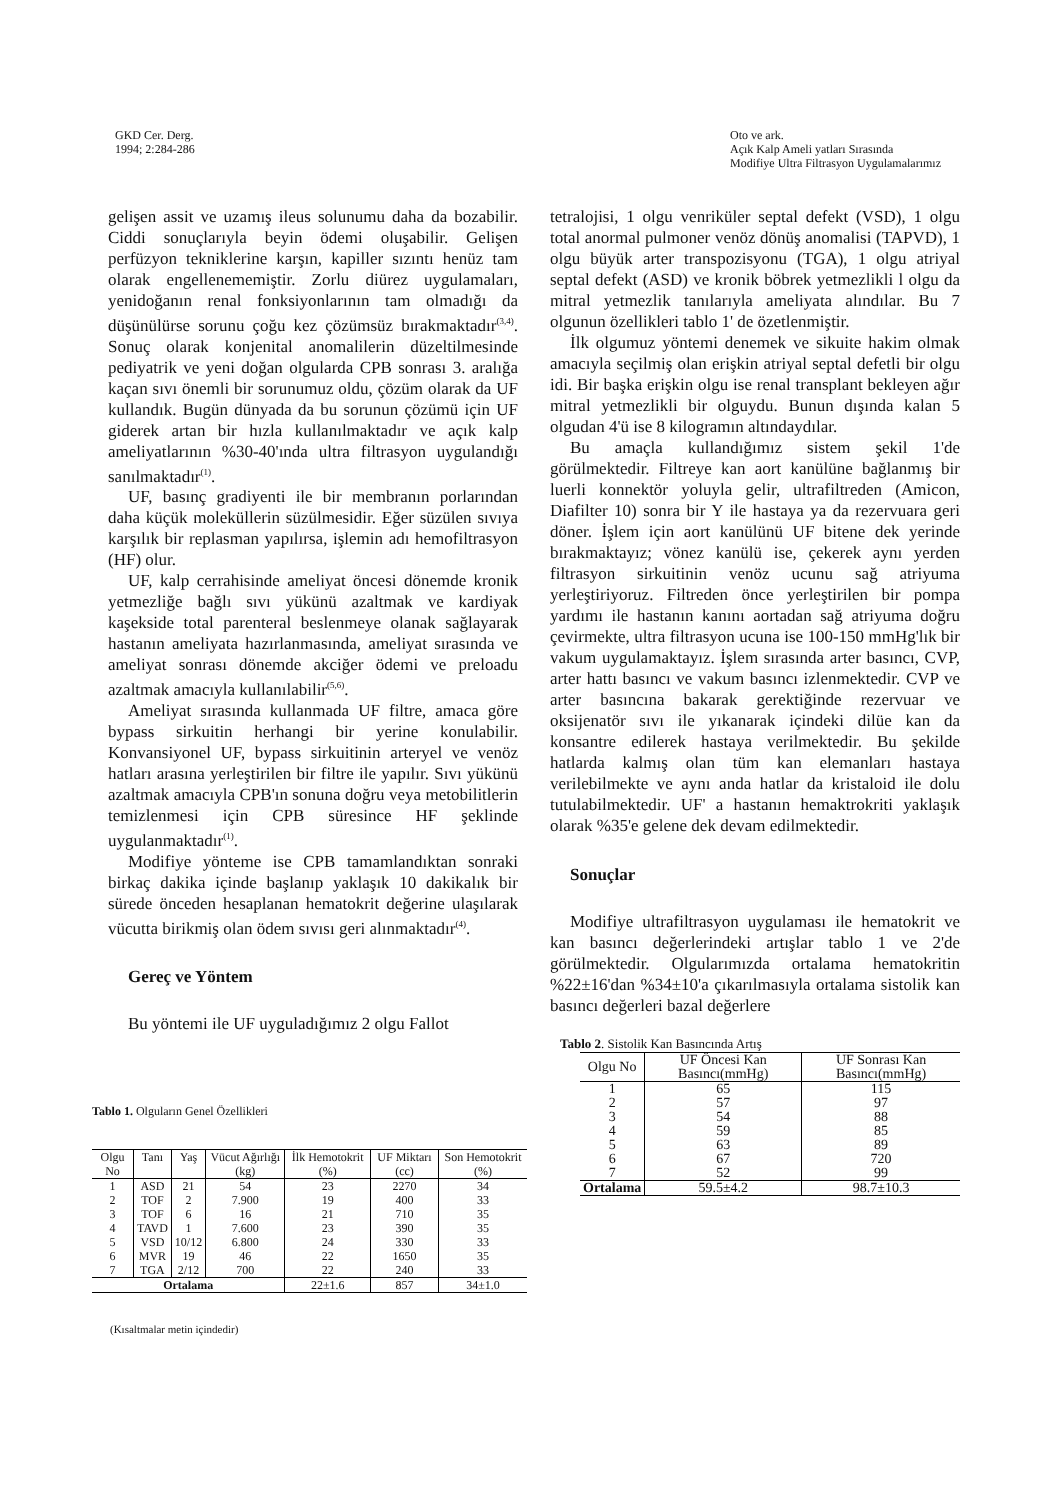GKD Cer. Derg.
1994; 2:284-286
Oto ve ark.
Açık Kalp Ameli yatları Sırasında
Modifiye Ultra Filtrasyon Uygulamalarımız
gelişen assit ve uzamış ileus solunumu daha da bozabilir. Ciddi sonuçlarıyla beyin ödemi oluşabilir. Gelişen perfüzyon tekniklerine karşın, kapiller sızıntı henüz tam olarak engellenememiştir. Zorlu diürez uygulamaları, yenidoğanın renal fonksiyonlarının tam olmadığı da düşünülürse sorunu çoğu kez çözümsüz bırakmaktadır<sup>(3,4)</sup>. Sonuç olarak konjenital anomalilerin düzeltilmesinde pediyatrik ve yeni doğan olgularda CPB sonrası 3. aralığa kaçan sıvı önemli bir sorunumuz oldu, çözüm olarak da UF kullandık. Bugün dünyada da bu sorunun çözümü için UF giderek artan bir hızla kullanılmaktadır ve açık kalp ameliyatlarının %30-40'ında ultra filtrasyon uygulandığı sanılmaktadır<sup>(1)</sup>.
UF, basınç gradiyenti ile bir membranın porlarından daha küçük moleküllerin süzülmesidir. Eğer süzülen sıvıya karşılık bir replasman yapılırsa, işlemin adı hemofiltrasyon (HF) olur.
UF, kalp cerrahisinde ameliyat öncesi dönemde kronik yetmezliğe bağlı sıvı yükünü azaltmak ve kardiyak kaşekside total parenteral beslenmeye olanak sağlayarak hastanın ameliyata hazırlanmasında, ameliyat sırasında ve ameliyat sonrası dönemde akciğer ödemi ve preloadu azaltmak amacıyla kullanılabilir<sup>(5,6)</sup>.
Ameliyat sırasında kullanmada UF filtre, amaca göre bypass sirkuitin herhangi bir yerine konulabilir. Konvansiyonel UF, bypass sirkuitinin arteryel ve venöz hatları arasına yerleştirilen bir filtre ile yapılır. Sıvı yükünü azaltmak amacıyla CPB'ın sonuna doğru veya metobilitlerin temizlenmesi için CPB süresince HF şeklinde uygulanmaktadır<sup>(1)</sup>.
Modifiye yönteme ise CPB tamamlandıktan sonraki birkaç dakika içinde başlanıp yaklaşık 10 dakikalık bir sürede önceden hesaplanan hematokrit değerine ulaşılarak vücutta birikmiş olan ödem sıvısı geri alınmaktadır<sup>(4)</sup>.
Gereç ve Yöntem
Bu yöntemi ile UF uyguladığımız 2 olgu Fallot
tetralojisi, 1 olgu venriküler septal defekt (VSD), 1 olgu total anormal pulmoner venöz dönüş anomalisi (TAPVD), 1 olgu büyük arter transpozisyonu (TGA), 1 olgu atriyal septal defekt (ASD) ve kronik böbrek yetmezlikli l olgu da mitral yetmezlik tanılarıyla ameliyata alındılar. Bu 7 olgunun özellikleri tablo 1' de özetlenmiştir.
İlk olgumuz yöntemi denemek ve sikuite hakim olmak amacıyla seçilmiş olan erişkin atriyal septal defetli bir olgu idi. Bir başka erişkin olgu ise renal transplant bekleyen ağır mitral yetmezlikli bir olguydu. Bunun dışında kalan 5 olgudan 4'ü ise 8 kilogramın altındaydılar.
Bu amaçla kullandığımız sistem şekil 1'de görülmektedir. Filtreye kan aort kanülüne bağlanmış bir luerli konnektör yoluyla gelir, ultrafiltreden (Amicon, Diafilter 10) sonra bir Y ile hastaya ya da rezervuara geri döner. İşlem için aort kanülünü UF bitene dek yerinde bırakmaktayız; vönez kanülü ise, çekerek aynı yerden filtrasyon sirkuitinin venöz ucunu sağ atriyuma yerleştiriyoruz. Filtreden önce yerleştirilen bir pompa yardımı ile hastanın kanını aortadan sağ atriyuma doğru çevirmekte, ultra filtrasyon ucuna ise 100-150 mmHg'lık bir vakum uygulamaktayız. İşlem sırasında arter basıncı, CVP, arter hattı basıncı ve vakum basıncı izlenmektedir. CVP ve arter basıncına bakarak gerektiğinde rezervuar ve oksijenatör sıvı ile yıkanarak içindeki dilüe kan da konsantre edilerek hastaya verilmektedir. Bu şekilde hatlarda kalmış olan tüm kan elemanları hastaya verilebilmekte ve aynı anda hatlar da kristaloid ile dolu tutulabilmektedir. UF' a hastanın hemaktrokriti yaklaşık olarak %35'e gelene dek devam edilmektedir.
Sonuçlar
Modifiye ultrafiltrasyon uygulaması ile hematokrit ve kan basıncı değerlerindeki artışlar tablo 1 ve 2'de görülmektedir. Olgularımızda ortalama hematokritin %22±16'dan %34±10'a çıkarılmasıyla ortalama sistolik kan basıncı değerleri bazal değerlere
Tablo 1. Olguların Genel Özellikleri
| Olgu No | Tanı | Yaş | Vücut Ağırlığı (kg) | İlk Hemotokrit (%) | UF Miktarı (cc) | Son Hemotokrit (%) |
| --- | --- | --- | --- | --- | --- | --- |
| 1 | ASD | 21 | 54 | 23 | 2270 | 34 |
| 2 | TOF | 2 | 7.900 | 19 | 400 | 33 |
| 3 | TOF | 6 | 16 | 21 | 710 | 35 |
| 4 | TAVD | 1 | 7.600 | 23 | 390 | 35 |
| 5 | VSD | 10/12 | 6.800 | 24 | 330 | 33 |
| 6 | MVR | 19 | 46 | 22 | 1650 | 35 |
| 7 | TGA | 2/12 | 700 | 22 | 240 | 33 |
| Ortalama | | | | 22±1.6 | 857 | 34±1.0 |
(Kısaltmalar metin içindedir)
Tablo 2. Sistolik Kan Basıncında Artış
| Olgu No | UF Öncesi Kan Basıncı(mmHg) | UF Sonrası Kan Basıncı(mmHg) |
| --- | --- | --- |
| 1 | 65 | 115 |
| 2 | 57 | 97 |
| 3 | 54 | 88 |
| 4 | 59 | 85 |
| 5 | 63 | 89 |
| 6 | 67 | 720 |
| 7 | 52 | 99 |
| Ortalama | 59.5±4.2 | 98.7±10.3 |